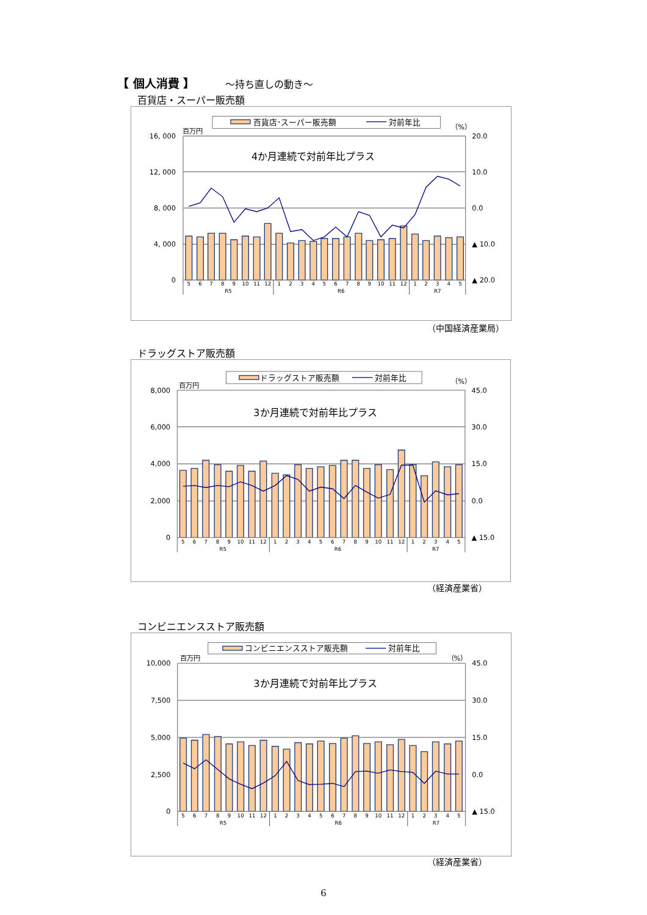【 個人消費 】 ～持ち直しの動き～
百貨店・スーパー販売額
百貨店･スーパー販売額
対前年比
（%）
百万円
4か月連続で対前年比プラス
16, 000
12, 000
8, 000
4, 000
0
20.0
10.0
0.0
▲ 10.0
▲ 20.0
5
6
7
8
9
10
11
12
1
2
3
4
5
6
7
8
9
10
11
12
1
2
3
4
5
R5
R6
R7
（中国経済産業局）
ドラッグストア販売額
ドラッグストア販売額
対前年比
（%）
百万円
3か月連続で対前年比プラス
8,000
6,000
4,000
2,000
0
45.0
30.0
15.0
0.0
▲ 15.0
5
6
7
8
9
10
11
12
1
2
3
4
5
6
7
8
9
10
11
12
1
2
3
4
5
R5
R6
R7
（経済産業省）
コンビニエンスストア販売額
コンビニエンスストア販売額
対前年比
（%）
百万円
3か月連続で対前年比プラス
10,000
7,500
5,000
2,500
0
45.0
30.0
15.0
0.0
▲ 15.0
5
6
7
8
9
10
11
12
1
2
3
4
5
6
7
8
9
10
11
12
1
2
3
4
5
R5
R6
R7
（経済産業省）
6